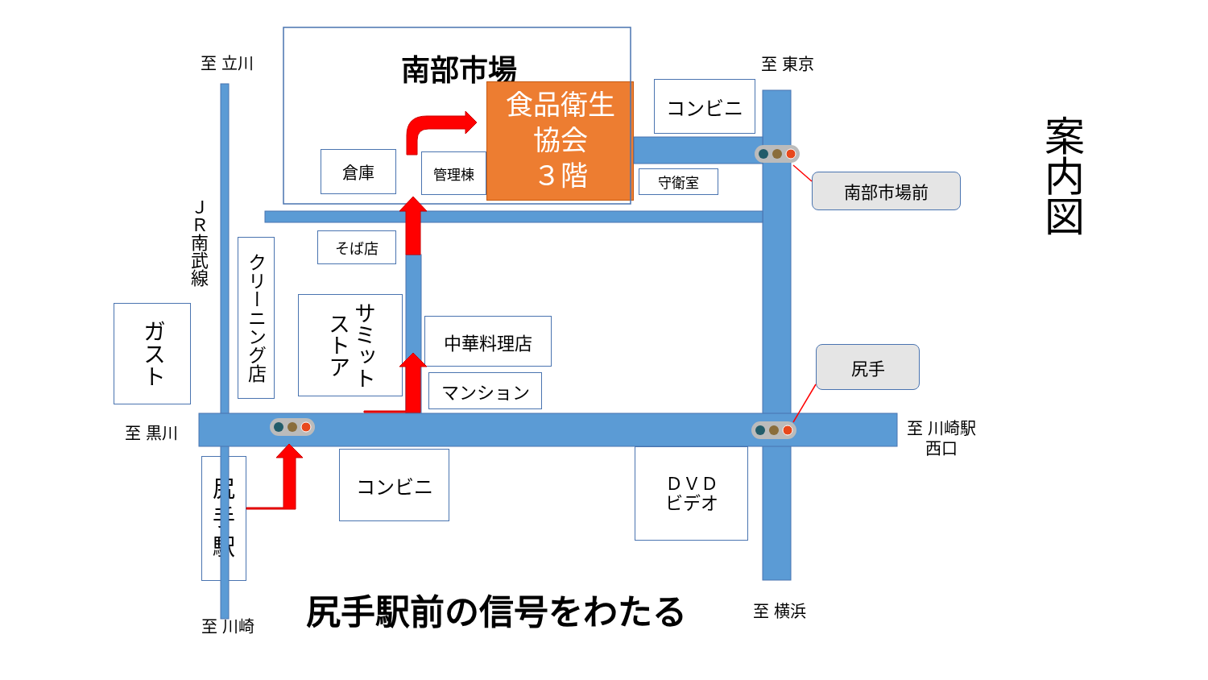案内図
南部市場
食品衛生
協会
３階
至 立川
至 東京
コンビニ
倉庫
管理棟
守衛室
南部市場前
ＪＲ南武線
そば店
クリーニング店
ガスト
サミット
ストア
中華料理店
マンション
尻手
至 黒川
至 川崎駅
西口
尻
手
駅
コンビニ
ＤＶＤ
ビデオ
尻手駅前の信号をわたる
至 横浜
至 川崎